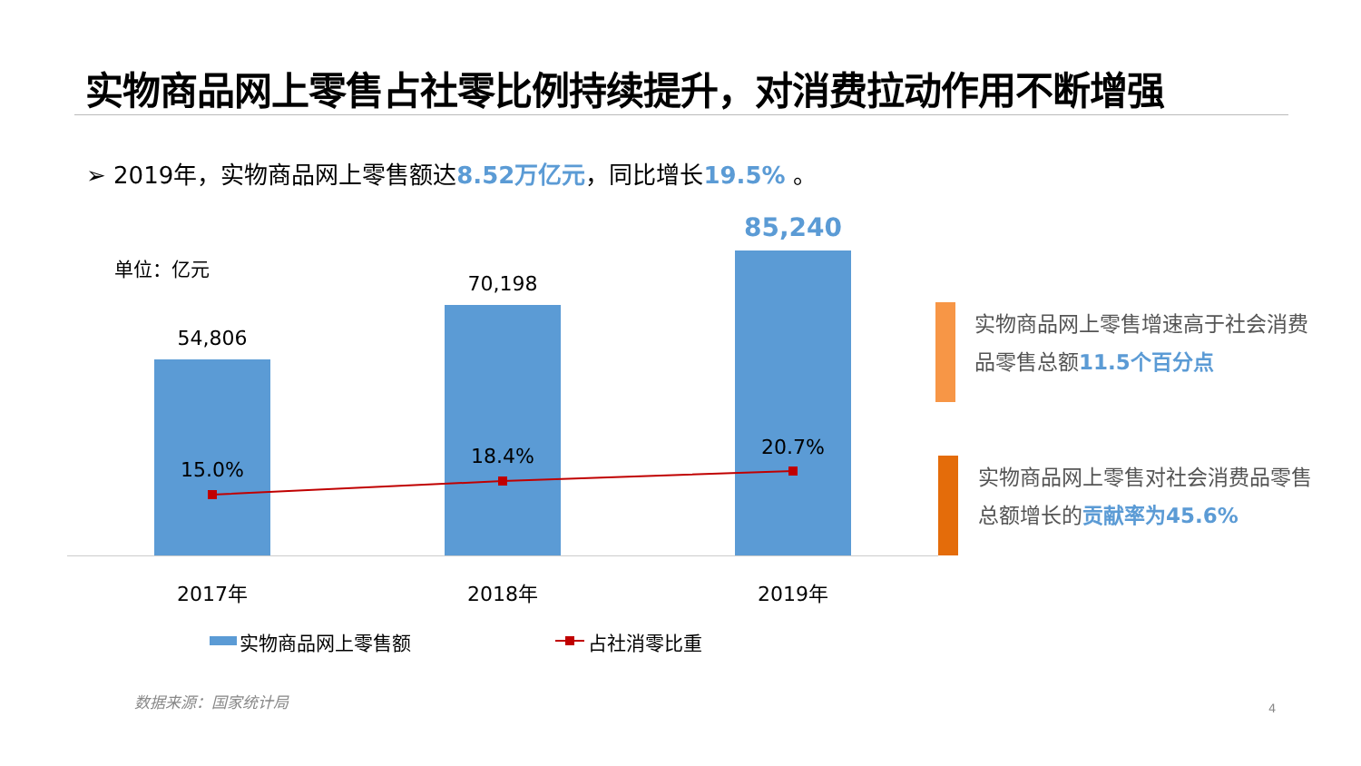实物商品网上零售占社零比例持续提升，对消费拉动作用不断增强
➢ 2019年，实物商品网上零售额达8.52万亿元，同比增长19.5% 。
单位：亿元
54,806
70,198
85,240
15.0%
18.4% 20.7%
2017年 2018年 2019年
实物商品网上零售额 占社消零比重
实物商品网上零售增速高于社会消费品零售总额11.5个百分点
实物商品网上零售对社会消费品零售总额增长的贡献率为45.6%
数据来源：国家统计局
4